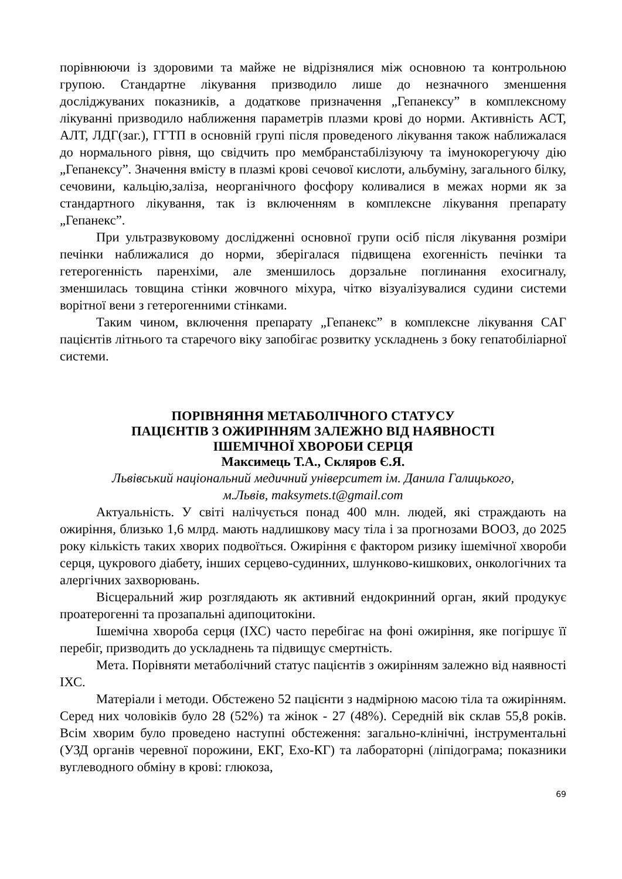порівнюючи із здоровими та майже не відрізнялися між основною та контрольною групою. Стандартне лікування призводило лише до незначного зменшення досліджуваних показників, а додаткове призначення „Гепанексу” в комплексному лікуванні призводило наближення параметрів плазми крові до норми. Активність АСТ, АЛТ, ЛДГ(заг.), ГГТП в основній групі після проведеного лікування також наближалася до нормального рівня, що свідчить про мембранстабілізуючу та імунокорегуючу дію „Гепанексу”. Значення вмісту в плазмі крові сечової кислоти, альбуміну, загального білку, сечовини, кальцію,заліза, неорганічного фосфору коливалися в межах норми як за стандартного лікування, так із включенням в комплексне лікування препарату „Гепанекс”.
При ультразвуковому дослідженні основної групи осіб після лікування розміри печінки наближалися до норми, зберігалася підвищена ехогенність печінки та гетерогенність паренхіми, але зменшилось дорзальне поглинання ехосигналу, зменшилась товщина стінки жовчного міхура, чітко візуалізувалися судини системи ворітної вени з гетерогенними стінками.
Таким чином, включення препарату „Гепанекс” в комплексне лікування САГ пацієнтів літнього та старечого віку запобігає розвитку ускладнень з боку гепатобіліарної системи.
ПОРІВНЯННЯ МЕТАБОЛІЧНОГО СТАТУСУ
ПАЦІЄНТІВ З ОЖИРІННЯМ ЗАЛЕЖНО ВІД НАЯВНОСТІ
ІШЕМІЧНОЇ ХВОРОБИ СЕРЦЯ
Максимець Т.А., Скляров Є.Я.
Львівський національний медичний університет ім. Данила Галицького,
м.Львів, maksymets.t@gmail.com
Актуальність. У світі налічується понад 400 млн. людей, які страждають на ожиріння, близько 1,6 млрд. мають надлишкову масу тіла і за прогнозами ВООЗ, до 2025 року кількість таких хворих подвоїться. Ожиріння є фактором ризику ішемічної хвороби серця, цукрового діабету, інших серцево-судинних, шлунково-кишкових, онкологічних та алергічних захворювань.
Вісцеральний жир розглядають як активний ендокринний орган, який продукує проатерогенні та прозапальні адипоцитокіни.
Ішемічна хвороба серця (ІХС) часто перебігає на фоні ожиріння, яке погіршує її перебіг, призводить до ускладнень та підвищує смертність.
Мета. Порівняти метаболічний статус пацієнтів з ожирінням залежно від наявності ІХС.
Матеріали і методи. Обстежено 52 пацієнти з надмірною масою тіла та ожирінням. Серед них чоловіків було 28 (52%) та жінок - 27 (48%). Середній вік склав 55,8 років. Всім хворим було проведено наступні обстеження: загально-клінічні, інструментальні (УЗД органів черевної порожини, ЕКГ, Ехо-КГ) та лабораторні (ліпідограма; показники вуглеводного обміну в крові: глюкоза,
69